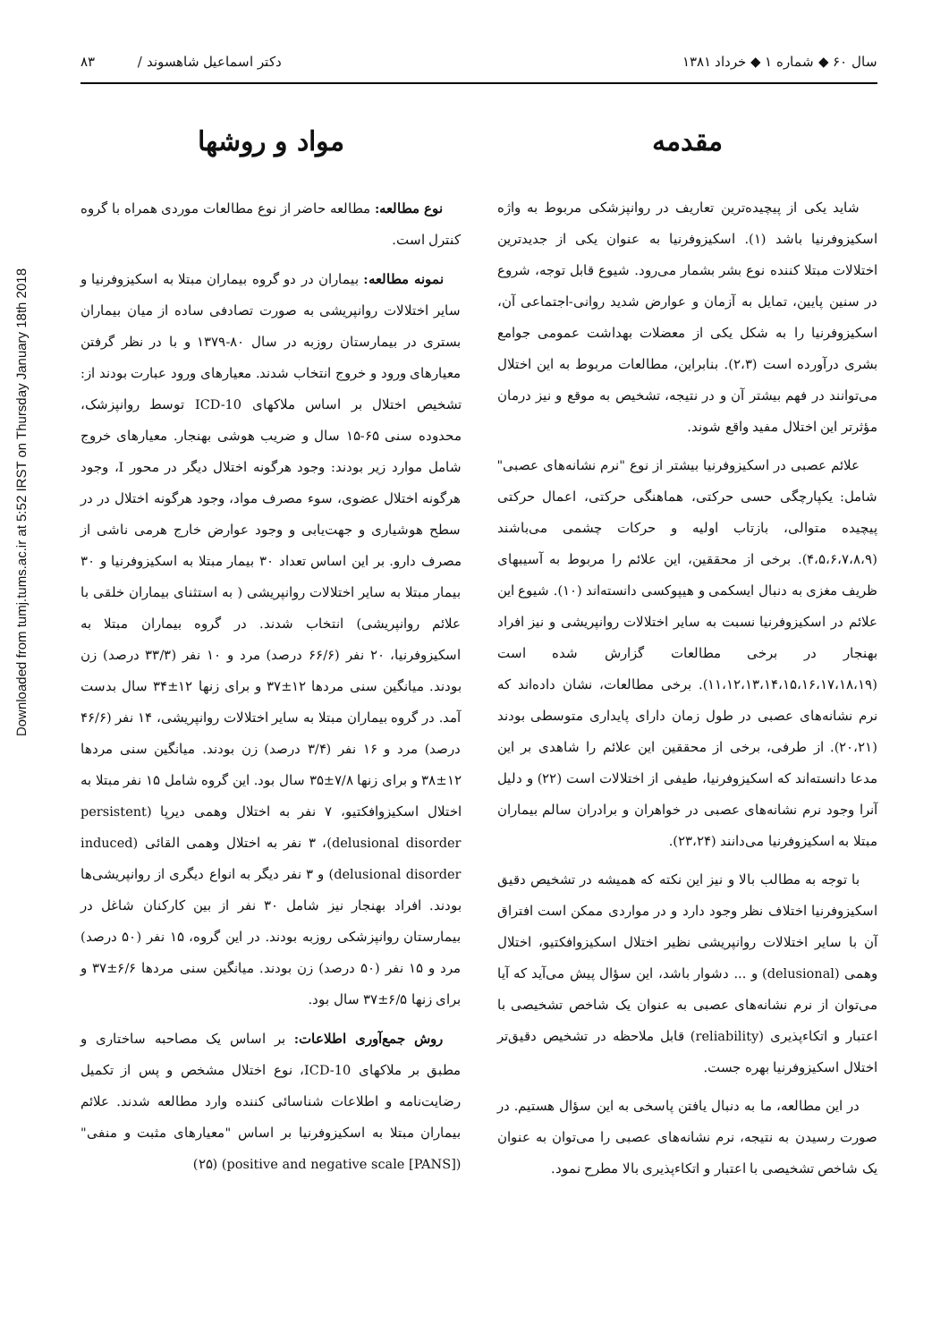Downloaded from tumj.tums.ac.ir at 5:52 IRST on Thursday January 18th 2018
سال ۶۰ ◆ شماره ۱ ◆ خرداد ۱۳۸۱ دکتر اسماعیل شاهسوند / ۸۳
مقدمه
شاید یکی از پیچیده‌ترین تعاریف در روانپزشکی مربوط به واژه اسکیزوفرنیا باشد (۱). اسکیزوفرنیا به عنوان یکی از جدیدترین اختلالات مبتلا کننده نوع بشر بشمار می‌رود. شیوع قابل توجه، شروع در سنین پایین، تمایل به آزمان و عوارض شدید روانی-اجتماعی آن، اسکیزوفرنیا را به شکل یکی از معضلات بهداشت عمومی جوامع بشری درآورده است (۲،۳). بنابراین، مطالعات مربوط به این اختلال می‌توانند در فهم بیشتر آن و در نتیجه، تشخیص به موقع و نیز درمان مؤثرتر این اختلال مفید واقع شوند.
علائم عصبی در اسکیزوفرنیا بیشتر از نوع "نرم نشانه‌های عصبی" شامل: یکپارچگی حسی حرکتی، هماهنگی حرکتی، اعمال حرکتی پیچیده متوالی، بازتاب اولیه و حرکات چشمی می‌باشند (۴،۵،۶،۷،۸،۹). برخی از محققین، این علائم را مربوط به آسیبهای ظریف مغزی به دنبال ایسکمی و هیپوکسی دانسته‌اند (۱۰). شیوع این علائم در اسکیزوفرنیا نسبت به سایر اختلالات روانپریشی و نیز افراد بهنجار در برخی مطالعات گزارش شده است (۱۱،۱۲،۱۳،۱۴،۱۵،۱۶،۱۷،۱۸،۱۹). برخی مطالعات، نشان داده‌اند که نرم نشانه‌های عصبی در طول زمان دارای پایداری متوسطی بودند (۲۰،۲۱). از طرفی، برخی از محققین این علائم را شاهدی بر این مدعا دانسته‌اند که اسکیزوفرنیا، طیفی از اختلالات است (۲۲) و دلیل آنرا وجود نرم نشانه‌های عصبی در خواهران و برادران سالم بیماران مبتلا به اسکیزوفرنیا می‌دانند (۲۳،۲۴).
با توجه به مطالب بالا و نیز این نکته که همیشه در تشخیص دقیق اسکیزوفرنیا اختلاف نظر وجود دارد و در مواردی ممکن است افتراق آن با سایر اختلالات روانپریشی نظیر اختلال اسکیزوافکتیو، اختلال وهمی (delusional) و ... دشوار باشد، این سؤال پیش می‌آید که آیا می‌توان از نرم نشانه‌های عصبی به عنوان یک شاخص تشخیصی با اعتبار و اتکاءپذیری (reliability) قابل ملاحظه در تشخیص دقیق‌تر اختلال اسکیزوفرنیا بهره جست.
در این مطالعه، ما به دنبال یافتن پاسخی به این سؤال هستیم. در صورت رسیدن به نتیجه، نرم نشانه‌های عصبی را می‌توان به عنوان یک شاخص تشخیصی با اعتبار و اتکاءپذیری بالا مطرح نمود.
مواد و روشها
نوع مطالعه: مطالعه حاضر از نوع مطالعات موردی همراه با گروه کنترل است.
نمونه مطالعه: بیماران در دو گروه بیماران مبتلا به اسکیزوفرنیا و سایر اختلالات روانپریشی به صورت تصادفی ساده از میان بیماران بستری در بیمارستان روزبه در سال ۸۰-۱۳۷۹ و با در نظر گرفتن معیارهای ورود و خروج انتخاب شدند. معیارهای ورود عبارت بودند از: تشخیص اختلال بر اساس ملاکهای ICD-10 توسط روانپزشک، محدوده سنی ۶۵-۱۵ سال و ضریب هوشی بهنجار. معیارهای خروج شامل موارد زیر بودند: وجود هرگونه اختلال دیگر در محور I، وجود هرگونه اختلال عضوی، سوء مصرف مواد، وجود هرگونه اختلال در در سطح هوشیاری و جهت‌یابی و وجود عوارض خارج هرمی ناشی از مصرف دارو. بر این اساس تعداد ۳۰ بیمار مبتلا به اسکیزوفرنیا و ۳۰ بیمار مبتلا به سایر اختلالات روانپریشی ( به استثنای بیماران خلقی با علائم روانپریشی) انتخاب شدند. در گروه بیماران مبتلا به اسکیزوفرنیا، ۲۰ نفر (۶۶/۶ درصد) مرد و ۱۰ نفر (۳۳/۳ درصد) زن بودند. میانگین سنی مردها ۱۲±۳۷ و برای زنها ۱۲±۳۴ سال بدست آمد. در گروه بیماران مبتلا به سایر اختلالات روانپریشی، ۱۴ نفر (۴۶/۶ درصد) مرد و ۱۶ نفر (۳/۴ درصد) زن بودند. میانگین سنی مردها ۱۲±۳۸ و برای زنها ۷/۸±۳۵ سال بود. این گروه شامل ۱۵ نفر مبتلا به اختلال اسکیزوافکتیو، ۷ نفر به اختلال وهمی دیرپا (persistent delusional disorder)، ۳ نفر به اختلال وهمی القائی (induced delusional disorder) و ۳ نفر دیگر به انواع دیگری از روانپریشی‌ها بودند. افراد بهنجار نیز شامل ۳۰ نفر از بین کارکنان شاغل در بیمارستان روانپزشکی روزبه بودند. در این گروه، ۱۵ نفر (۵۰ درصد) مرد و ۱۵ نفر (۵۰ درصد) زن بودند. میانگین سنی مردها ۶/۶±۳۷ و برای زنها ۶/۵±۳۷ سال بود.
روش جمع‌آوری اطلاعات: بر اساس یک مصاحبه ساختاری و مطبق بر ملاکهای ICD-10، نوع اختلال مشخص و پس از تکمیل رضایت‌نامه و اطلاعات شناسائی کننده وارد مطالعه شدند. علائم بیماران مبتلا به اسکیزوفرنیا بر اساس "معیارهای مثبت و منفی" (positive and negative scale [PANS]) (۲۵)